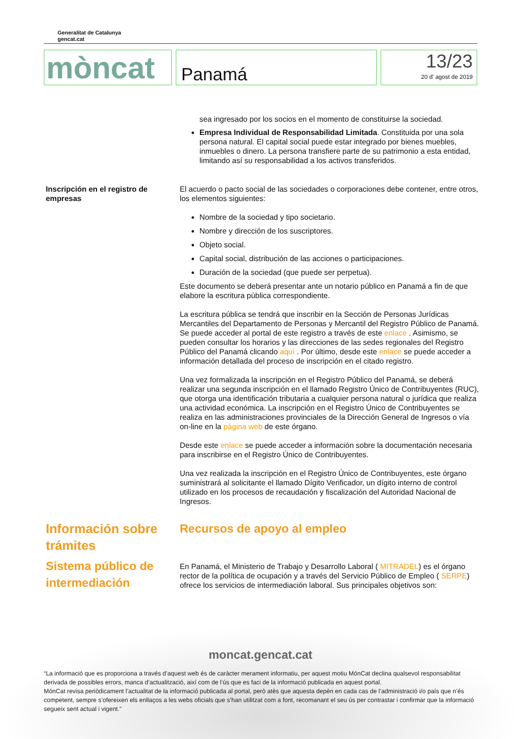Generalitat de Catalunya
gencat.cat
mòncat
Panamá
13/23
20 d' agost de 2019
sea ingresado por los socios en el momento de constituirse la sociedad.
Empresa Individual de Responsabilidad Limitada. Constituida por una sola persona natural. El capital social puede estar integrado por bienes muebles, inmuebles o dinero. La persona transfiere parte de su patrimonio a esta entidad, limitando así su responsabilidad a los activos transferidos.
Inscripción en el registro de empresas
El acuerdo o pacto social de las sociedades o corporaciones debe contener, entre otros, los elementos siguientes:
Nombre de la sociedad y tipo societario.
Nombre y dirección de los suscriptores.
Objeto social.
Capital social, distribución de las acciones o participaciones.
Duración de la sociedad (que puede ser perpetua).
Este documento se deberá presentar ante un notario público en Panamá a fin de que elabore la escritura pública correspondiente.
La escritura pública se tendrá que inscribir en la Sección de Personas Jurídicas Mercantiles del Departamento de Personas y Mercantil del Registro Público de Panamá. Se puede acceder al portal de este registro a través de este enlace . Asimismo, se pueden consultar los horarios y las direcciones de las sedes regionales del Registro Público del Panamá clicando aquí . Por último, desde este enlace se puede acceder a información detallada del proceso de inscripción en el citado registro.
Una vez formalizada la inscripción en el Registro Público del Panamá, se deberá realizar una segunda inscripción en el llamado Registro Único de Contribuyentes (RUC), que otorga una identificación tributaria a cualquier persona natural o jurídica que realiza una actividad económica. La inscripción en el Registro Único de Contribuyentes se realiza en las administraciones provinciales de la Dirección General de Ingresos o vía on-line en la página web de este órgano.
Desde este enlace se puede acceder a información sobre la documentación necesaria para inscribirse en el Registro Único de Contribuyentes.
Una vez realizada la inscripción en el Registro Único de Contribuyentes, este órgano suministrará al solicitante el llamado Dígito Verificador, un dígito interno de control utilizado en los procesos de recaudación y fiscalización del Autoridad Nacional de Ingresos.
Información sobre trámites Recursos de apoyo al empleo
Sistema público de intermediación
En Panamá, el Ministerio de Trabajo y Desarrollo Laboral ( MITRADEL) es el órgano rector de la política de ocupación y a través del Servicio Público de Empleo ( SERPE) ofrece los servicios de intermediación laboral. Sus principales objetivos son:
moncat.gencat.cat
“La informació que es proporciona a través d’aquest web és de caràcter merament informatiu, per aquest motiu MónCat declina qualsevol responsabilitat derivada de possibles errors, manca d’actualització, així com de l’ús que es faci de la informació publicada en aquest portal.
MónCat revisa periòdicament l’actualitat de la informació publicada al portal, però atès que aquesta depèn en cada cas de l’administració i/o país que n’és competent, sempre s’ofereixen els enllaços a les webs oficials que s’han utilitzat com a font, recomanant el seu ús per contrastar i confirmar que la informació segueix sent actual i vigent.”